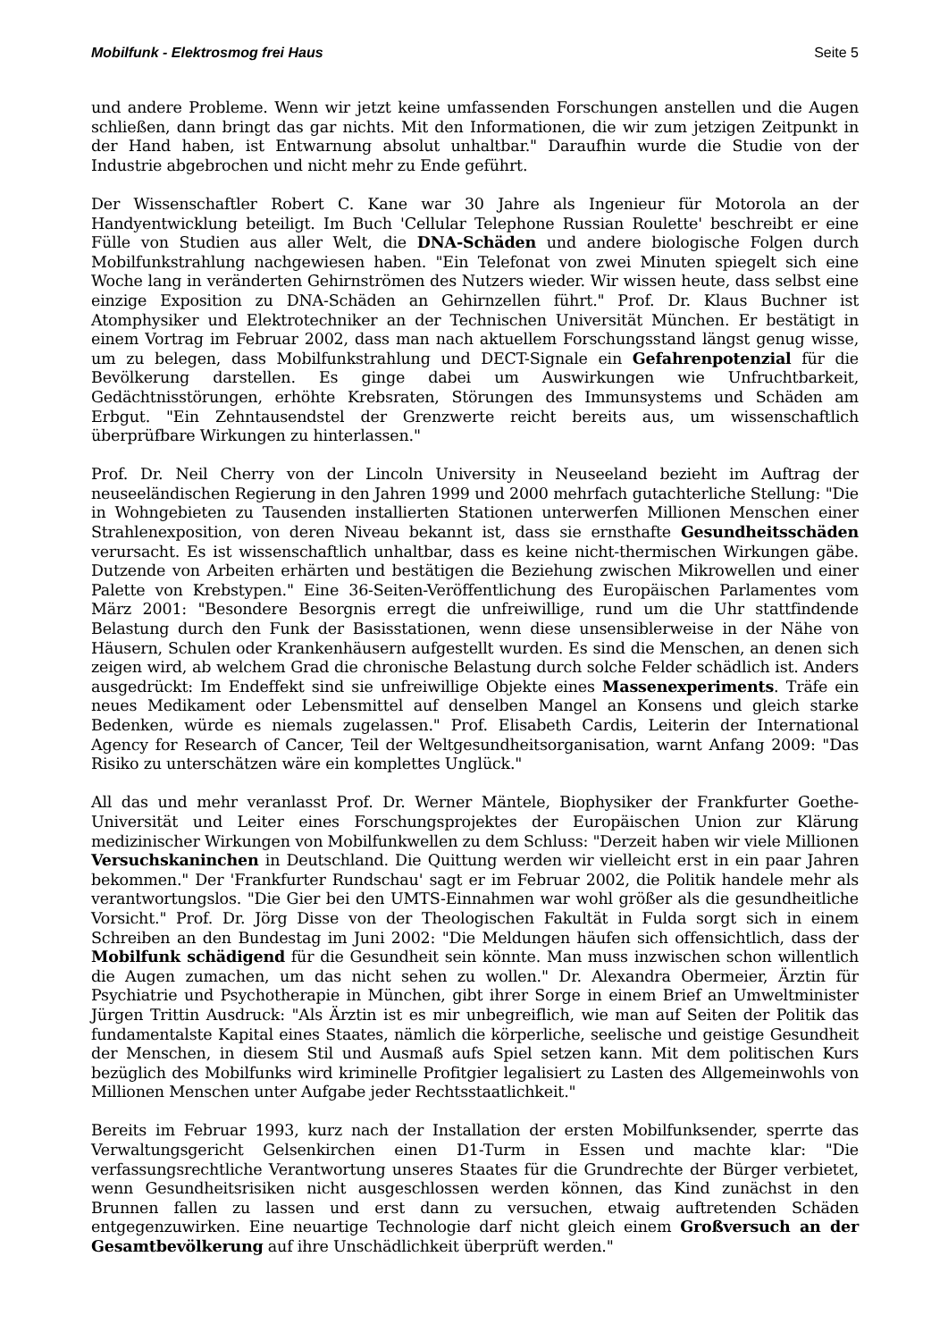Mobilfunk - Elektrosmog frei Haus Seite 5
und andere Probleme. Wenn wir jetzt keine umfassenden Forschungen anstellen und die Augen schließen, dann bringt das gar nichts. Mit den Informationen, die wir zum jetzigen Zeitpunkt in der Hand haben, ist Entwarnung absolut unhaltbar." Daraufhin wurde die Studie von der Industrie abgebrochen und nicht mehr zu Ende geführt.
Der Wissenschaftler Robert C. Kane war 30 Jahre als Ingenieur für Motorola an der Handyentwicklung beteiligt. Im Buch 'Cellular Telephone Russian Roulette' beschreibt er eine Fülle von Studien aus aller Welt, die DNA-Schäden und andere biologische Folgen durch Mobilfunkstrahlung nachgewiesen haben. "Ein Telefonat von zwei Minuten spiegelt sich eine Woche lang in veränderten Gehirnströmen des Nutzers wieder. Wir wissen heute, dass selbst eine einzige Exposition zu DNA-Schäden an Gehirnzellen führt." Prof. Dr. Klaus Buchner ist Atomphysiker und Elektrotechniker an der Technischen Universität München. Er bestätigt in einem Vortrag im Februar 2002, dass man nach aktuellem Forschungsstand längst genug wisse, um zu belegen, dass Mobilfunkstrahlung und DECT-Signale ein Gefahrenpotenzial für die Bevölkerung darstellen. Es ginge dabei um Auswirkungen wie Unfruchtbarkeit, Gedächtnisstörungen, erhöhte Krebsraten, Störungen des Immunsystems und Schäden am Erbgut. "Ein Zehntausendstel der Grenzwerte reicht bereits aus, um wissenschaftlich überprüfbare Wirkungen zu hinterlassen."
Prof. Dr. Neil Cherry von der Lincoln University in Neuseeland bezieht im Auftrag der neuseeländischen Regierung in den Jahren 1999 und 2000 mehrfach gutachterliche Stellung: "Die in Wohngebieten zu Tausenden installierten Stationen unterwerfen Millionen Menschen einer Strahlenexposition, von deren Niveau bekannt ist, dass sie ernsthafte Gesundheitsschäden verursacht. Es ist wissenschaftlich unhaltbar, dass es keine nicht-thermischen Wirkungen gäbe. Dutzende von Arbeiten erhärten und bestätigen die Beziehung zwischen Mikrowellen und einer Palette von Krebstypen." Eine 36-Seiten-Veröffentlichung des Europäischen Parlamentes vom März 2001: "Besondere Besorgnis erregt die unfreiwillige, rund um die Uhr stattfindende Belastung durch den Funk der Basisstationen, wenn diese unsensiblerweise in der Nähe von Häusern, Schulen oder Krankenhäusern aufgestellt wurden. Es sind die Menschen, an denen sich zeigen wird, ab welchem Grad die chronische Belastung durch solche Felder schädlich ist. Anders ausgedrückt: Im Endeffekt sind sie unfreiwillige Objekte eines Massenexperiments. Träfe ein neues Medikament oder Lebensmittel auf denselben Mangel an Konsens und gleich starke Bedenken, würde es niemals zugelassen." Prof. Elisabeth Cardis, Leiterin der International Agency for Research of Cancer, Teil der Weltgesundheitsorganisation, warnt Anfang 2009: "Das Risiko zu unterschätzen wäre ein komplettes Unglück."
All das und mehr veranlasst Prof. Dr. Werner Mäntele, Biophysiker der Frankfurter Goethe-Universität und Leiter eines Forschungsprojektes der Europäischen Union zur Klärung medizinischer Wirkungen von Mobilfunkwellen zu dem Schluss: "Derzeit haben wir viele Millionen Versuchskaninchen in Deutschland. Die Quittung werden wir vielleicht erst in ein paar Jahren bekommen." Der 'Frankfurter Rundschau' sagt er im Februar 2002, die Politik handele mehr als verantwortungslos. "Die Gier bei den UMTS-Einnahmen war wohl größer als die gesundheitliche Vorsicht." Prof. Dr. Jörg Disse von der Theologischen Fakultät in Fulda sorgt sich in einem Schreiben an den Bundestag im Juni 2002: "Die Meldungen häufen sich offensichtlich, dass der Mobilfunk schädigend für die Gesundheit sein könnte. Man muss inzwischen schon willentlich die Augen zumachen, um das nicht sehen zu wollen." Dr. Alexandra Obermeier, Ärztin für Psychiatrie und Psychotherapie in München, gibt ihrer Sorge in einem Brief an Umweltminister Jürgen Trittin Ausdruck: "Als Ärztin ist es mir unbegreiflich, wie man auf Seiten der Politik das fundamentalste Kapital eines Staates, nämlich die körperliche, seelische und geistige Gesundheit der Menschen, in diesem Stil und Ausmaß aufs Spiel setzen kann. Mit dem politischen Kurs bezüglich des Mobilfunks wird kriminelle Profitgier legalisiert zu Lasten des Allgemeinwohls von Millionen Menschen unter Aufgabe jeder Rechtsstaatlichkeit."
Bereits im Februar 1993, kurz nach der Installation der ersten Mobilfunksender, sperrte das Verwaltungsgericht Gelsenkirchen einen D1-Turm in Essen und machte klar: "Die verfassungsrechtliche Verantwortung unseres Staates für die Grundrechte der Bürger verbietet, wenn Gesundheitsrisiken nicht ausgeschlossen werden können, das Kind zunächst in den Brunnen fallen zu lassen und erst dann zu versuchen, etwaig auftretenden Schäden entgegenzuwirken. Eine neuartige Technologie darf nicht gleich einem Großversuch an der Gesamtbevölkerung auf ihre Unschädlichkeit überprüft werden."